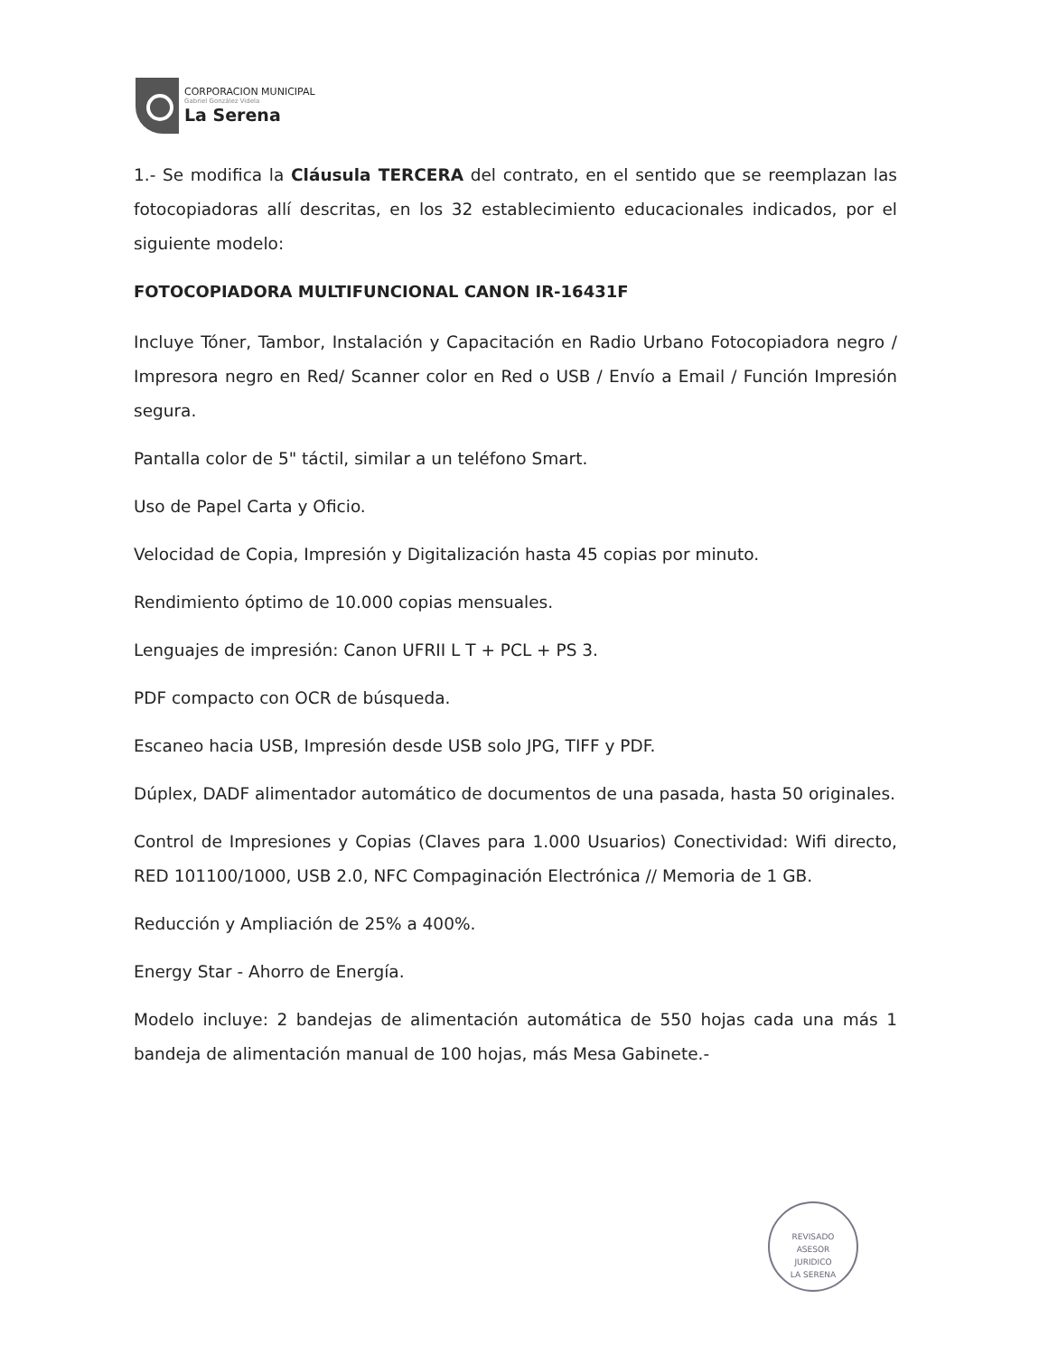CORPORACION MUNICIPAL
Gabriel González Videla
La Serena
1.- Se modifica la Cláusula TERCERA del contrato, en el sentido que se reemplazan las fotocopiadoras allí descritas, en los 32 establecimiento educacionales indicados, por el siguiente modelo:
FOTOCOPIADORA MULTIFUNCIONAL CANON IR-16431F
Incluye Tóner, Tambor, Instalación y Capacitación en Radio Urbano Fotocopiadora negro / Impresora negro en Red/ Scanner color en Red o USB / Envío a Email / Función Impresión segura.
Pantalla color de 5" táctil, similar a un teléfono Smart.
Uso de Papel Carta y Oficio.
Velocidad de Copia, Impresión y Digitalización hasta 45 copias por minuto.
Rendimiento óptimo de 10.000 copias mensuales.
Lenguajes de impresión: Canon UFRII L T + PCL + PS 3.
PDF compacto con OCR de búsqueda.
Escaneo hacia USB, Impresión desde USB solo JPG, TIFF y PDF.
Dúplex, DADF alimentador automático de documentos de una pasada, hasta 50 originales.
Control de Impresiones y Copias (Claves para 1.000 Usuarios) Conectividad: Wifi directo, RED 101100/1000, USB 2.0, NFC Compaginación Electrónica // Memoria de 1 GB.
Reducción y Ampliación de 25% a 400%.
Energy Star - Ahorro de Energía.
Modelo incluye: 2 bandejas de alimentación automática de 550 hojas cada una más 1 bandeja de alimentación manual de 100 hojas, más Mesa Gabinete.-
REVISADO
ASESOR
JURIDICO
LA SERENA